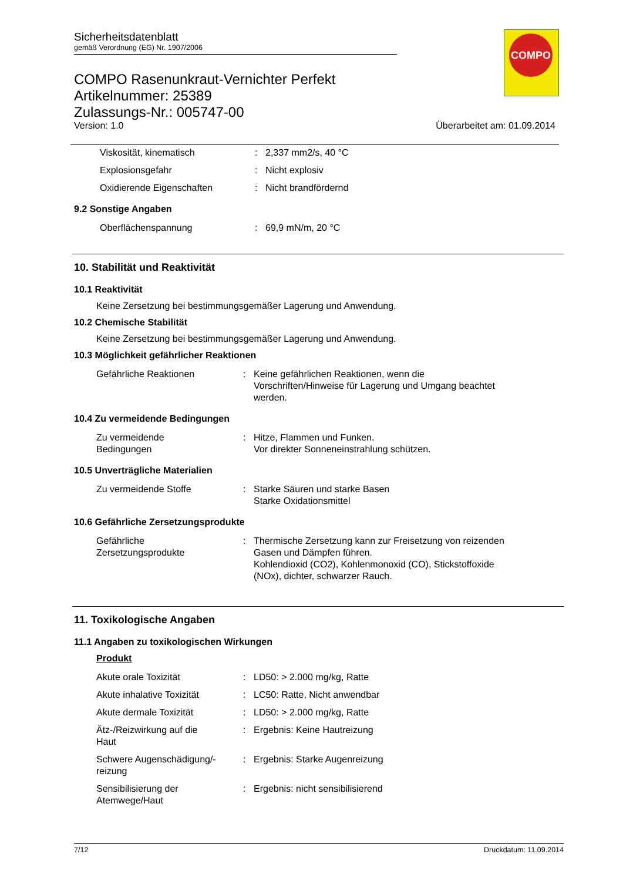COMPO
Sicherheitsdatenblatt
gemäß Verordnung (EG) Nr. 1907/2006
COMPO Rasenunkraut-Vernichter Perfekt
Artikelnummer: 25389
Zulassungs-Nr.: 005747-00
Version: 1.0 Überarbeitet am: 01.09.2014
| Viskosität, kinematisch | : | 2,337 mm2/s, 40 °C |
| Explosionsgefahr | : | Nicht explosiv |
| Oxidierende Eigenschaften | : | Nicht brandfördernd |
9.2 Sonstige Angaben
| Oberflächenspannung | : | 69,9 mN/m, 20 °C |
10. Stabilität und Reaktivität
10.1 Reaktivität
Keine Zersetzung bei bestimmungsgemäßer Lagerung und Anwendung.
10.2 Chemische Stabilität
Keine Zersetzung bei bestimmungsgemäßer Lagerung und Anwendung.
10.3 Möglichkeit gefährlicher Reaktionen
| Gefährliche Reaktionen | : | Keine gefährlichen Reaktionen, wenn die Vorschriften/Hinweise für Lagerung und Umgang beachtet werden. |
10.4 Zu vermeidende Bedingungen
| Zu vermeidende Bedingungen | : | Hitze, Flammen und Funken. Vor direkter Sonneneinstrahlung schützen. |
10.5 Unverträgliche Materialien
| Zu vermeidende Stoffe | : | Starke Säuren und starke Basen Starke Oxidationsmittel |
10.6 Gefährliche Zersetzungsprodukte
| Gefährliche Zersetzungsprodukte | : | Thermische Zersetzung kann zur Freisetzung von reizenden Gasen und Dämpfen führen. Kohlendioxid (CO2), Kohlenmonoxid (CO), Stickstoffoxide (NOx), dichter, schwarzer Rauch. |
11. Toxikologische Angaben
11.1 Angaben zu toxikologischen Wirkungen
Produkt
| Akute orale Toxizität | : | LD50: > 2.000 mg/kg, Ratte |
| Akute inhalative Toxizität | : | LC50: Ratte, Nicht anwendbar |
| Akute dermale Toxizität | : | LD50: > 2.000 mg/kg, Ratte |
| Ätz-/Reizwirkung auf die Haut | : | Ergebnis: Keine Hautreizung |
| Schwere Augenschädigung/- reizung | : | Ergebnis: Starke Augenreizung |
| Sensibilisierung der Atemwege/Haut | : | Ergebnis: nicht sensibilisierend |
7/12 Druckdatum: 11.09.2014